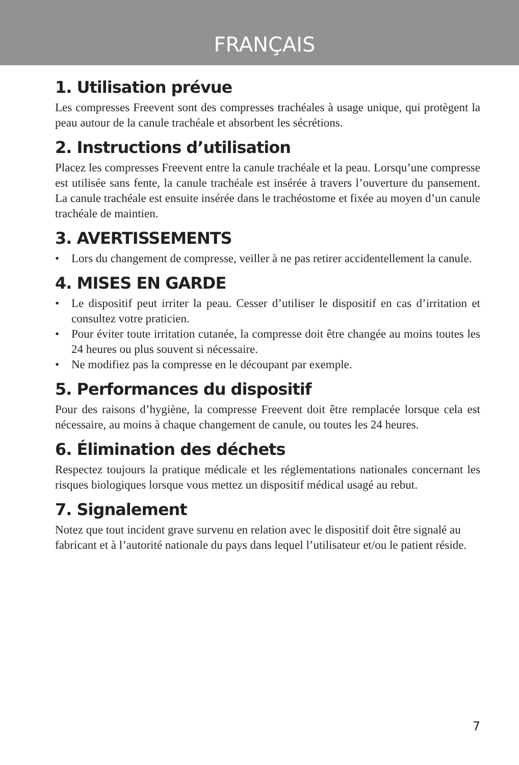FRANÇAIS
1. Utilisation prévue
Les compresses Freevent sont des compresses trachéales à usage unique, qui protègent la peau autour de la canule trachéale et absorbent les sécrétions.
2. Instructions d’utilisation
Placez les compresses Freevent entre la canule trachéale et la peau. Lorsqu’une compresse est utilisée sans fente, la canule trachéale est insérée à travers l’ouverture du pansement. La canule trachéale est ensuite insérée dans le trachéostome et fixée au moyen d’un canule trachéale de maintien.
3. AVERTISSEMENTS
• Lors du changement de compresse, veiller à ne pas retirer accidentellement la canule.
4. MISES EN GARDE
• Le dispositif peut irriter la peau. Cesser d’utiliser le dispositif en cas d’irritation et consultez votre praticien.
• Pour éviter toute irritation cutanée, la compresse doit être changée au moins toutes les 24 heures ou plus souvent si nécessaire.
• Ne modifiez pas la compresse en le découpant par exemple.
5. Performances du dispositif
Pour des raisons d’hygiène, la compresse Freevent doit être remplacée lorsque cela est nécessaire, au moins à chaque changement de canule, ou toutes les 24 heures.
6. Élimination des déchets
Respectez toujours la pratique médicale et les réglementations nationales concernant les risques biologiques lorsque vous mettez un dispositif médical usagé au rebut.
7. Signalement
Notez que tout incident grave survenu en relation avec le dispositif doit être signalé au fabricant et à l’autorité nationale du pays dans lequel l’utilisateur et/ou le patient réside.
7